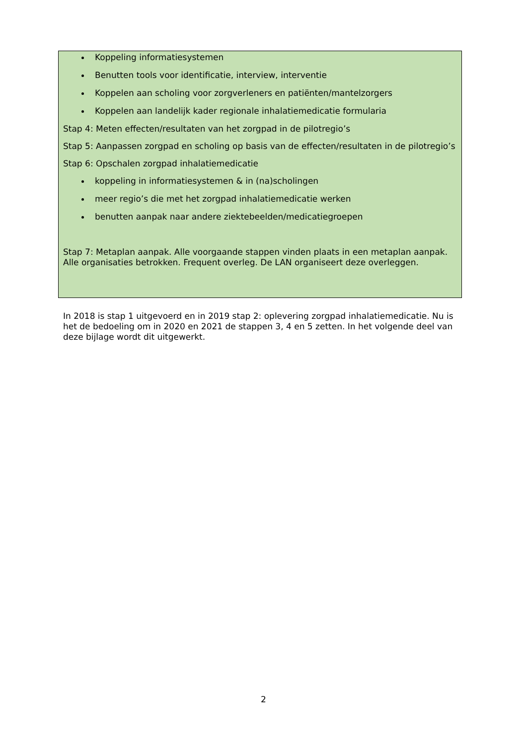Koppeling informatiesystemen
Benutten tools voor identificatie, interview, interventie
Koppelen aan scholing voor zorgverleners en patiënten/mantelzorgers
Koppelen aan landelijk kader regionale inhalatiemedicatie formularia
Stap 4: Meten effecten/resultaten van het zorgpad in de pilotregio’s
Stap 5: Aanpassen zorgpad en scholing op basis van de effecten/resultaten in de pilotregio’s
Stap 6: Opschalen zorgpad inhalatiemedicatie
koppeling in informatiesystemen & in (na)scholingen
meer regio’s die met het zorgpad inhalatiemedicatie werken
benutten aanpak naar andere ziektebeelden/medicatiegroepen
Stap 7: Metaplan aanpak. Alle voorgaande stappen vinden plaats in een metaplan aanpak. Alle organisaties betrokken. Frequent overleg. De LAN organiseert deze overleggen.
In 2018 is stap 1 uitgevoerd en in 2019 stap 2: oplevering zorgpad inhalatiemedicatie. Nu is het de bedoeling om in 2020 en 2021 de stappen 3, 4 en 5 zetten. In het volgende deel van deze bijlage wordt dit uitgewerkt.
2